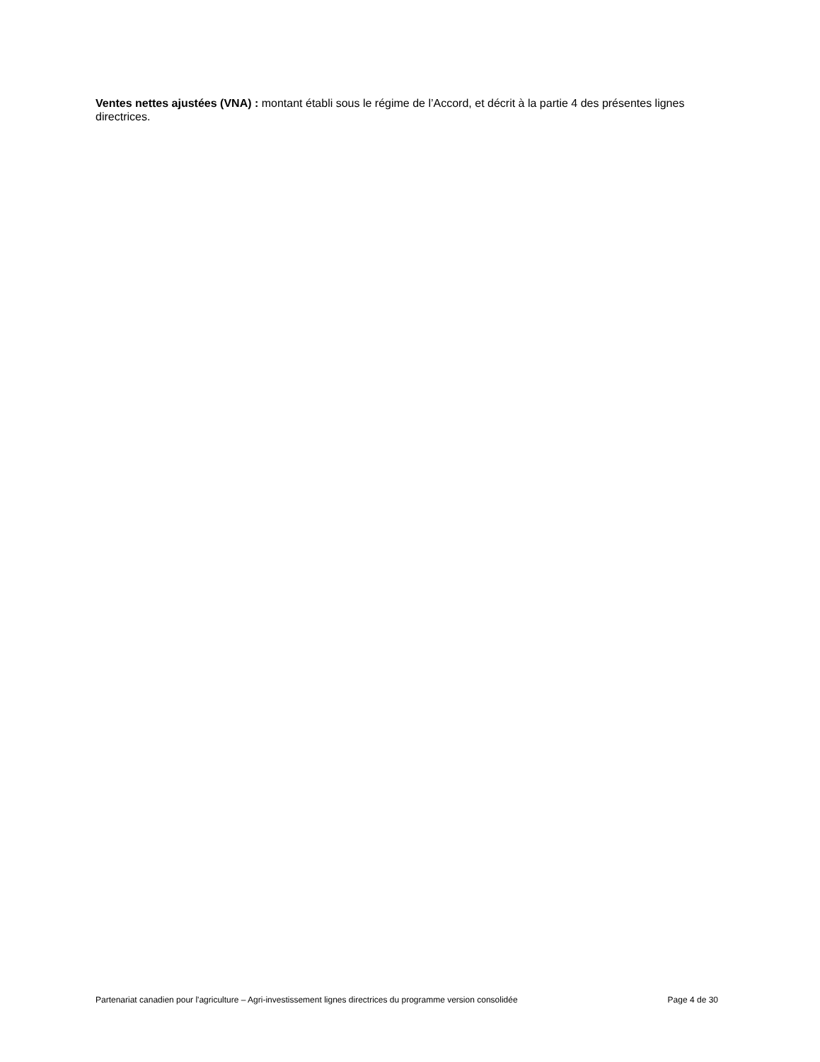Ventes nettes ajustées (VNA) : montant établi sous le régime de l’Accord, et décrit à la partie 4 des présentes lignes directrices.
Partenariat canadien pour l'agriculture – Agri-investissement lignes directrices du programme version consolidée Page 4 de 30